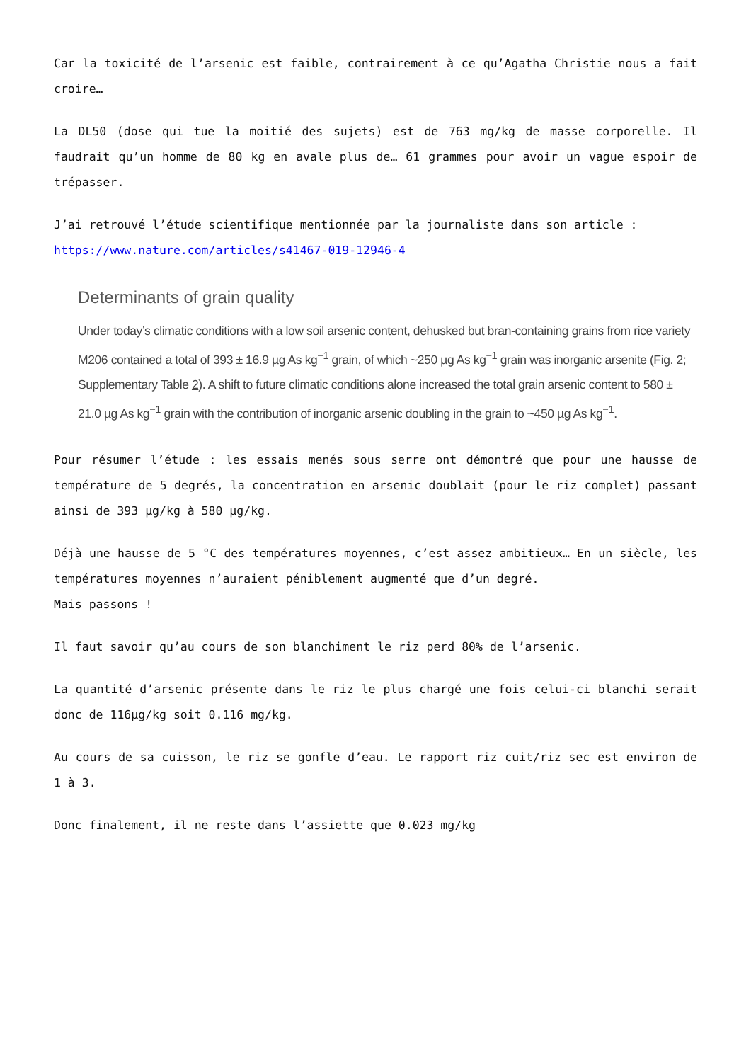Car la toxicité de l’arsenic est faible, contrairement à ce qu’Agatha Christie nous a fait croire…
La DL50 (dose qui tue la moitié des sujets) est de 763 mg/kg de masse corporelle. Il faudrait qu’un homme de 80 kg en avale plus de… 61 grammes pour avoir un vague espoir de trépasser.
J’ai retrouvé l’étude scientifique mentionnée par la journaliste dans son article :
https://www.nature.com/articles/s41467-019-12946-4
Determinants of grain quality
Under today’s climatic conditions with a low soil arsenic content, dehusked but bran-containing grains from rice variety M206 contained a total of 393 ± 16.9 µg As kg<sup>−1</sup> grain, of which ~250 µg As kg<sup>−1</sup> grain was inorganic arsenite (Fig. 2; Supplementary Table 2). A shift to future climatic conditions alone increased the total grain arsenic content to 580 ± 21.0 µg As kg<sup>−1</sup> grain with the contribution of inorganic arsenic doubling in the grain to ~450 µg As kg<sup>−1</sup>.
Pour résumer l’étude : les essais menés sous serre ont démontré que pour une hausse de température de 5 degrés, la concentration en arsenic doublait (pour le riz complet) passant ainsi de 393 µg/kg à 580 µg/kg.
Déjà une hausse de 5 °C des températures moyennes, c’est assez ambitieux… En un siècle, les températures moyennes n’auraient péniblement augmenté que d’un degré.
Mais passons !
Il faut savoir qu’au cours de son blanchiment le riz perd 80% de l’arsenic.
La quantité d’arsenic présente dans le riz le plus chargé une fois celui-ci blanchi serait donc de 116µg/kg soit 0.116 mg/kg.
Au cours de sa cuisson, le riz se gonfle d’eau. Le rapport riz cuit/riz sec est environ de 1 à 3.
Donc finalement, il ne reste dans l’assiette que 0.023 mg/kg